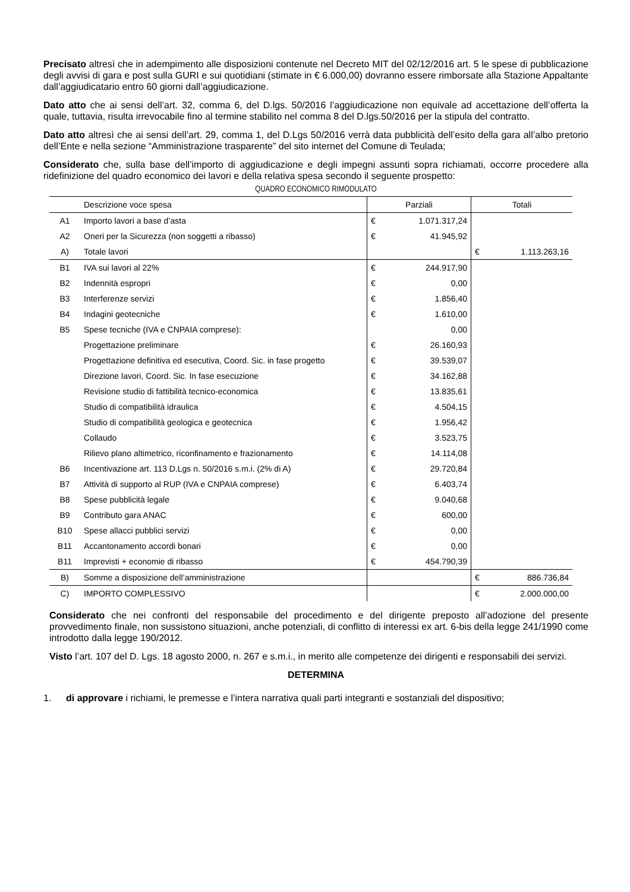Precisato altresì che in adempimento alle disposizioni contenute nel Decreto MIT del 02/12/2016 art. 5 le spese di pubblicazione degli avvisi di gara e post sulla GURI e sui quotidiani (stimate in € 6.000,00) dovranno essere rimborsate alla Stazione Appaltante dall’aggiudicatario entro 60 giorni dall’aggiudicazione.
Dato atto che ai sensi dell’art. 32, comma 6, del D.lgs. 50/2016 l’aggiudicazione non equivale ad accettazione dell’offerta la quale, tuttavia, risulta irrevocabile fino al termine stabilito nel comma 8 del D.lgs.50/2016 per la stipula del contratto.
Dato atto altresì che ai sensi dell’art. 29, comma 1, del D.Lgs 50/2016 verrà data pubblicità dell’esito della gara all’albo pretorio dell’Ente e nella sezione “Amministrazione trasparente” del sito internet del Comune di Teulada;
Considerato che, sulla base dell’importo di aggiudicazione e degli impegni assunti sopra richiamati, occorre procedere alla ridefinizione del quadro economico dei lavori e della relativa spesa secondo il seguente prospetto:
QUADRO ECONOMICO RIMODULATO
| | Descrizione voce spesa | Parziali | | Totali | |
| A1 | Importo lavori a base d’asta | € | 1.071.317,24 | | |
| A2 | Oneri per la Sicurezza (non soggetti a ribasso) | € | 41.945,92 | | |
| A) | Totale lavori | | | € | 1.113.263,16 |
| B1 | IVA sui lavori al 22% | € | 244.917,90 | | |
| B2 | Indennità espropri | € | 0,00 | | |
| B3 | Interferenze servizi | € | 1.856,40 | | |
| B4 | Indagini geotecniche | € | 1.610,00 | | |
| B5 | Spese tecniche (IVA e CNPAIA comprese): | | 0,00 | | |
| | Progettazione preliminare | € | 26.160,93 | | |
| | Progettazione definitiva ed esecutiva, Coord. Sic. in fase progetto | € | 39.539,07 | | |
| | Direzione lavori, Coord. Sic. In fase esecuzione | € | 34.162,88 | | |
| | Revisione studio di fattibilità tecnico-economica | € | 13.835,61 | | |
| | Studio di compatibilità idraulica | € | 4.504,15 | | |
| | Studio di compatibilità geologica e geotecnica | € | 1.956,42 | | |
| | Collaudo | € | 3.523,75 | | |
| | Rilievo plano altimetrico, riconfinamento e frazionamento | € | 14.114,08 | | |
| B6 | Incentivazione art. 113 D.Lgs n. 50/2016 s.m.i. (2% di A) | € | 29.720,84 | | |
| B7 | Attività di supporto al RUP (IVA e CNPAIA comprese) | € | 6.403,74 | | |
| B8 | Spese pubblicità legale | € | 9.040,68 | | |
| B9 | Contributo gara ANAC | € | 600,00 | | |
| B10 | Spese allacci pubblici servizi | € | 0,00 | | |
| B11 | Accantonamento accordi bonari | € | 0,00 | | |
| B11 | Imprevisti + economie di ribasso | € | 454.790,39 | | |
| B) | Somme a disposizione dell’amministrazione | | | € | 886.736,84 |
| C) | IMPORTO COMPLESSIVO | | | € | 2.000.000,00 |
Considerato che nei confronti del responsabile del procedimento e del dirigente preposto all’adozione del presente provvedimento finale, non sussistono situazioni, anche potenziali, di conflitto di interessi ex art. 6-bis della legge 241/1990 come introdotto dalla legge 190/2012.
Visto l’art. 107 del D. Lgs. 18 agosto 2000, n. 267 e s.m.i., in merito alle competenze dei dirigenti e responsabili dei servizi.
DETERMINA
1. di approvare i richiami, le premesse e l’intera narrativa quali parti integranti e sostanziali del dispositivo;